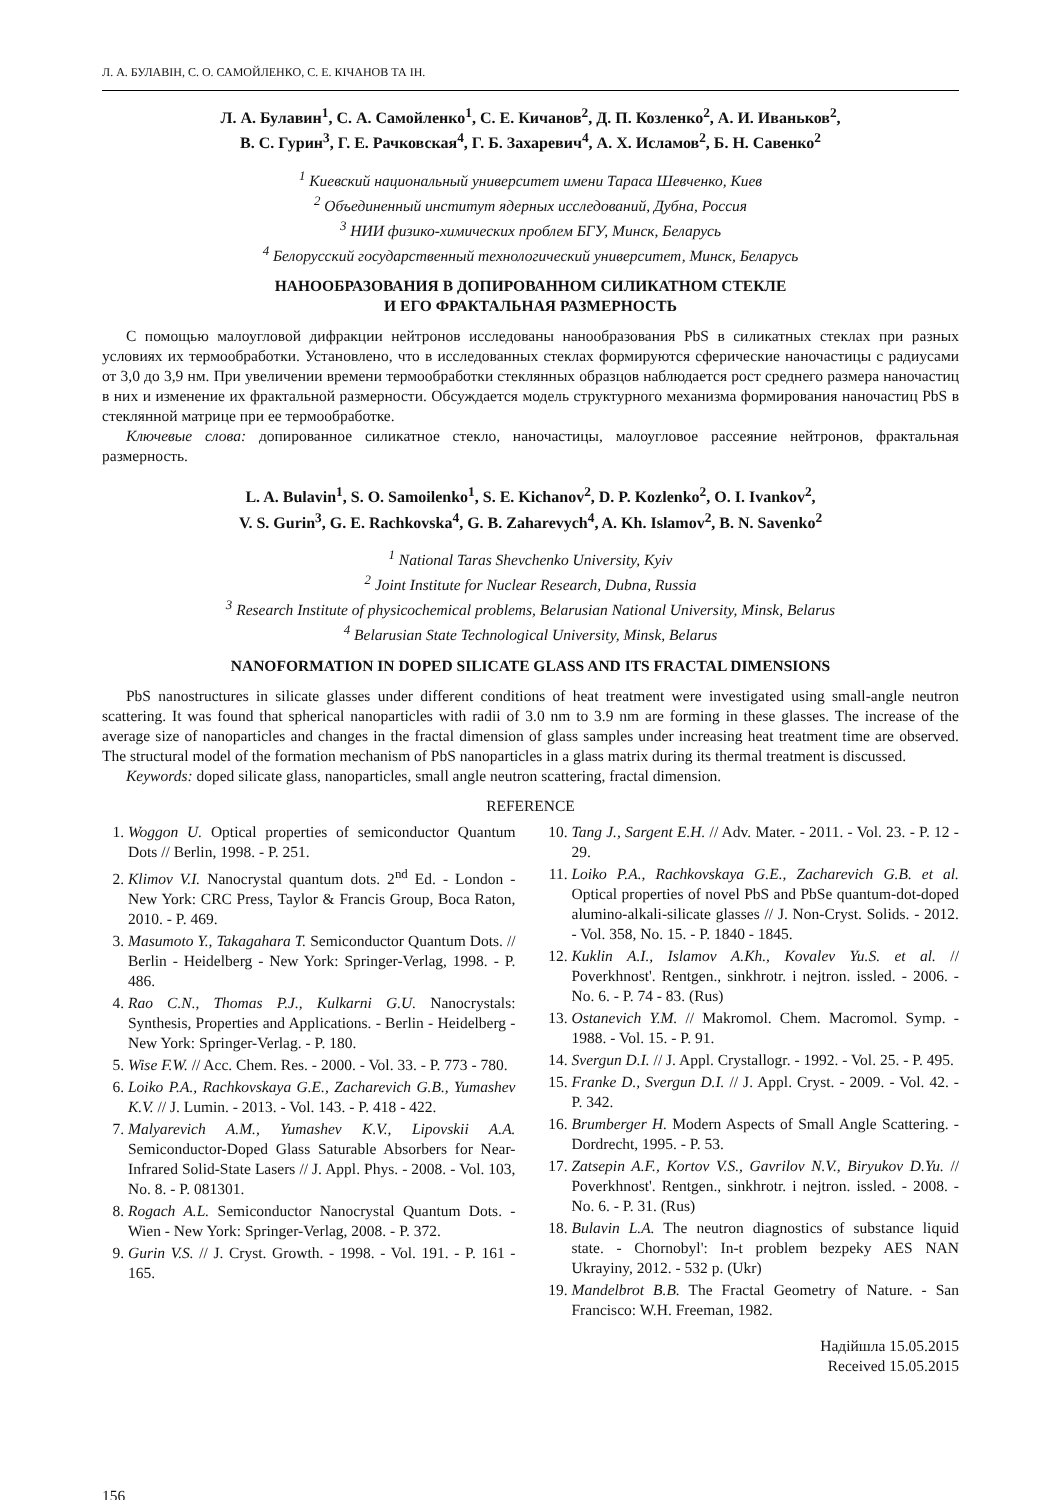Л. А. БУЛАВІН, С. О. САМОЙЛЕНКО, С. Е. КІЧАНОВ ТА ІН.
Л. А. Булавин<sup>1</sup>, С. А. Самойленко<sup>1</sup>, С. Е. Кичанов<sup>2</sup>, Д. П. Козленко<sup>2</sup>, А. И. Иваньков<sup>2</sup>,
В. С. Гурин<sup>3</sup>, Г. Е. Рачковская<sup>4</sup>, Г. Б. Захаревич<sup>4</sup>, А. Х. Исламов<sup>2</sup>, Б. Н. Савенко<sup>2</sup>
<sup>1</sup> Киевский национальный университет имени Тараса Шевченко, Киев
<sup>2</sup> Объединенный институт ядерных исследований, Дубна, Россия
<sup>3</sup> НИИ физико-химических проблем БГУ, Минск, Беларусь
<sup>4</sup> Белорусский государственный технологический университет, Минск, Беларусь
НАНООБРАЗОВАНИЯ В ДОПИРОВАННОМ СИЛИКАТНОМ СТЕКЛЕ
И ЕГО ФРАКТАЛЬНАЯ РАЗМЕРНОСТЬ
С помощью малоугловой дифракции нейтронов исследованы нанообразования PbS в силикатных стеклах при разных условиях их термообработки. Установлено, что в исследованных стеклах формируются сферические наночастицы с радиусами от 3,0 до 3,9 нм. При увеличении времени термообработки стеклянных образцов наблюдается рост среднего размера наночастиц в них и изменение их фрактальной размерности. Обсуждается модель структурного механизма формирования наночастиц PbS в стеклянной матрице при ее термообработке.
Ключевые слова: допированное силикатное стекло, наночастицы, малоугловое рассеяние нейтронов, фрактальная размерность.
L. A. Bulavin<sup>1</sup>, S. O. Samoilenko<sup>1</sup>, S. E. Kichanov<sup>2</sup>, D. P. Kozlenko<sup>2</sup>, O. I. Ivankov<sup>2</sup>,
V. S. Gurin<sup>3</sup>, G. E. Rachkovska<sup>4</sup>, G. B. Zaharevych<sup>4</sup>, A. Kh. Islamov<sup>2</sup>, B. N. Savenko<sup>2</sup>
<sup>1</sup> National Taras Shevchenko University, Kyiv
<sup>2</sup> Joint Institute for Nuclear Research, Dubna, Russia
<sup>3</sup> Research Institute of physicochemical problems, Belarusian National University, Minsk, Belarus
<sup>4</sup> Belarusian State Technological University, Minsk, Belarus
NANOFORMATION IN DOPED SILICATE GLASS AND ITS FRACTAL DIMENSIONS
PbS nanostructures in silicate glasses under different conditions of heat treatment were investigated using small-angle neutron scattering. It was found that spherical nanoparticles with radii of 3.0 nm to 3.9 nm are forming in these glasses. The increase of the average size of nanoparticles and changes in the fractal dimension of glass samples under increasing heat treatment time are observed. The structural model of the formation mechanism of PbS nanoparticles in a glass matrix during its thermal treatment is discussed.
Keywords: doped silicate glass, nanoparticles, small angle neutron scattering, fractal dimension.
REFERENCE
1. Woggon U. Optical properties of semiconductor Quantum Dots // Berlin, 1998. - P. 251.
2. Klimov V.I. Nanocrystal quantum dots. 2<sup>nd</sup> Ed. - London - New York: CRC Press, Taylor & Francis Group, Boca Raton, 2010. - P. 469.
3. Masumoto Y., Takagahara T. Semiconductor Quantum Dots. // Berlin - Heidelberg - New York: Springer-Verlag, 1998. - P. 486.
4. Rao C.N., Thomas P.J., Kulkarni G.U. Nanocrystals: Synthesis, Properties and Applications. - Berlin - Heidelberg - New York: Springer-Verlag. - P. 180.
5. Wise F.W. // Acc. Chem. Res. - 2000. - Vol. 33. - P. 773 - 780.
6. Loiko P.A., Rachkovskaya G.E., Zacharevich G.B., Yumashev K.V. // J. Lumin. - 2013. - Vol. 143. - P. 418 - 422.
7. Malyarevich A.M., Yumashev K.V., Lipovskii A.A. Semiconductor-Doped Glass Saturable Absorbers for Near-Infrared Solid-State Lasers // J. Appl. Phys. - 2008. - Vol. 103, No. 8. - P. 081301.
8. Rogach A.L. Semiconductor Nanocrystal Quantum Dots. - Wien - New York: Springer-Verlag, 2008. - P. 372.
9. Gurin V.S. // J. Cryst. Growth. - 1998. - Vol. 191. - P. 161 - 165.
10. Tang J., Sargent E.H. // Adv. Mater. - 2011. - Vol. 23. - P. 12 - 29.
11. Loiko P.A., Rachkovskaya G.E., Zacharevich G.B. et al. Optical properties of novel PbS and PbSe quantum-dot-doped alumino-alkali-silicate glasses // J. Non-Cryst. Solids. - 2012. - Vol. 358, No. 15. - P. 1840 - 1845.
12. Kuklin A.I., Islamov A.Kh., Kovalev Yu.S. et al. // Poverkhnost'. Rentgen., sinkhrotr. i nejtron. issled. - 2006. - No. 6. - P. 74 - 83. (Rus)
13. Ostanevich Y.M. // Makromol. Chem. Macromol. Symp. - 1988. - Vol. 15. - P. 91.
14. Svergun D.I. // J. Appl. Crystallogr. - 1992. - Vol. 25. - P. 495.
15. Franke D., Svergun D.I. // J. Appl. Cryst. - 2009. - Vol. 42. - P. 342.
16. Brumberger H. Modern Aspects of Small Angle Scattering. - Dordrecht, 1995. - P. 53.
17. Zatsepin A.F., Kortov V.S., Gavrilov N.V., Biryukov D.Yu. // Poverkhnost'. Rentgen., sinkhrotr. i nejtron. issled. - 2008. - No. 6. - P. 31. (Rus)
18. Bulavin L.A. The neutron diagnostics of substance liquid state. - Chornobyl': In-t problem bezpeky AES NAN Ukrayiny, 2012. - 532 p. (Ukr)
19. Mandelbrot B.B. The Fractal Geometry of Nature. - San Francisco: W.H. Freeman, 1982.
Надійшла 15.05.2015
Received 15.05.2015
156